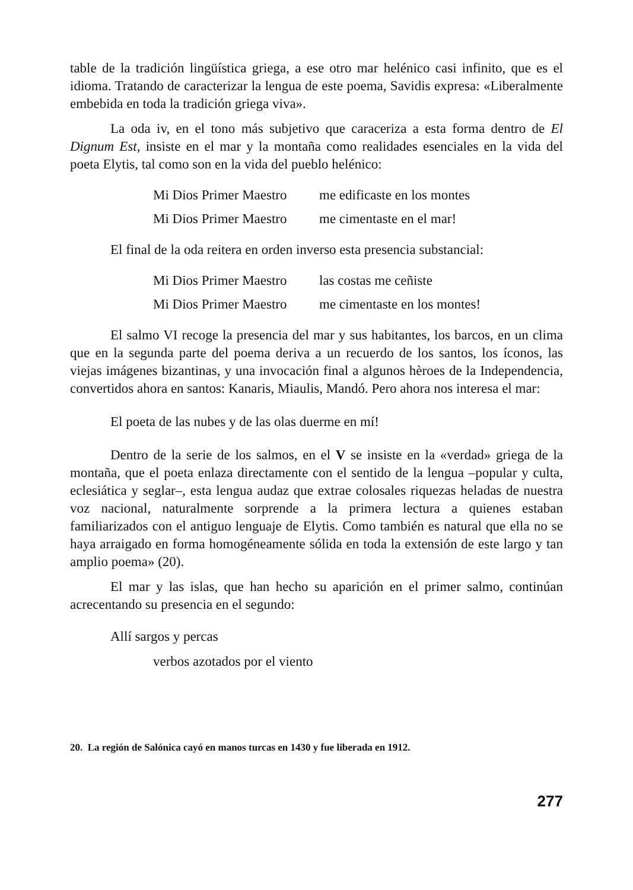table de la tradición lingüística griega, a ese otro mar helénico casi infinito, que es el idioma. Tratando de caracterizar la lengua de este poema, Savidis expresa: «Liberalmente embebida en toda la tradición griega viva».
La oda iv, en el tono más subjetivo que caraceriza a esta forma dentro de El Dignum Est, insiste en el mar y la montaña como realidades esenciales en la vida del poeta Elytis, tal como son en la vida del pueblo helénico:
Mi Dios Primer Maestro me edificaste en los montes
Mi Dios Primer Maestro me cimentaste en el mar!
El final de la oda reitera en orden inverso esta presencia substancial:
Mi Dios Primer Maestro las costas me ceñiste
Mi Dios Primer Maestro me cimentaste en los montes!
El salmo VI recoge la presencia del mar y sus habitantes, los barcos, en un clima que en la segunda parte del poema deriva a un recuerdo de los santos, los íconos, las viejas imágenes bizantinas, y una invocación final a algunos hèroes de la Independencia, convertidos ahora en santos: Kanaris, Miaulis, Mandó. Pero ahora nos interesa el mar:
El poeta de las nubes y de las olas duerme en mí!
Dentro de la serie de los salmos, en el V se insiste en la «verdad» griega de la montaña, que el poeta enlaza directamente con el sentido de la lengua –popular y culta, eclesiática y seglar–, esta lengua audaz que extrae colosales riquezas heladas de nuestra voz nacional, naturalmente sorprende a la primera lectura a quienes estaban familiarizados con el antiguo lenguaje de Elytis. Como también es natural que ella no se haya arraigado en forma homogéneamente sólida en toda la extensión de este largo y tan amplio poema» (20).
El mar y las islas, que han hecho su aparición en el primer salmo, continúan acrecentando su presencia en el segundo:
Allí sargos y percas
verbos azotados por el viento
20. La región de Salónica cayó en manos turcas en 1430 y fue liberada en 1912.
277